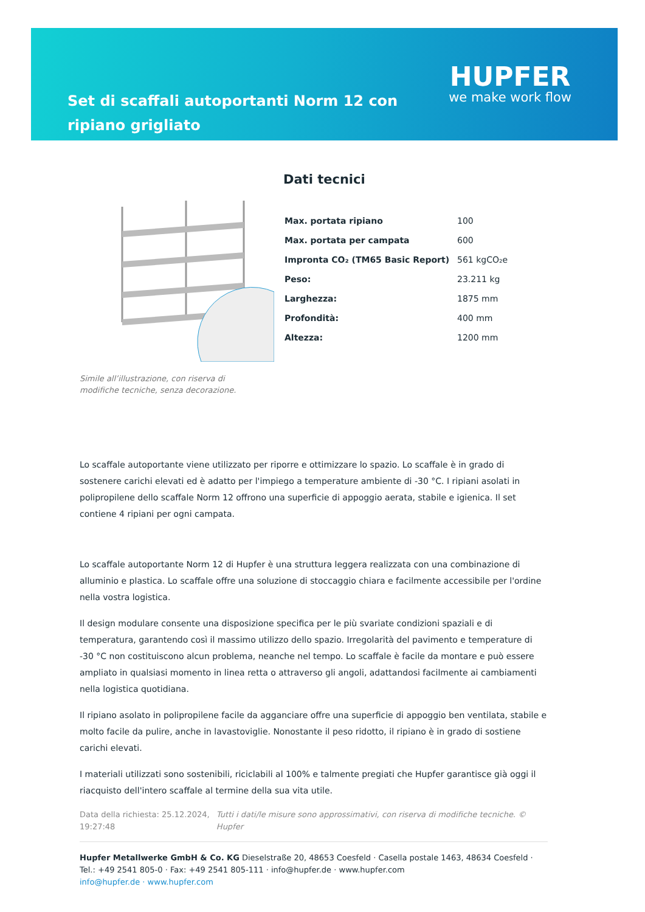Set di scaffali autoportanti Norm 12 con ripiano grigliato
HUPFER
we make work flow
Simile all’illustrazione, con riserva di modifiche tecniche, senza decorazione.
Dati tecnici
| Max. portata ripiano | 100 |
| Max. portata per campata | 600 |
| Impronta CO₂ (TM65 Basic Report) | 561 kgCO₂e |
| Peso: | 23.211 kg |
| Larghezza: | 1875 mm |
| Profondità: | 400 mm |
| Altezza: | 1200 mm |
Lo scaffale autoportante viene utilizzato per riporre e ottimizzare lo spazio. Lo scaffale è in grado di sostenere carichi elevati ed è adatto per l'impiego a temperature ambiente di -30 °C. I ripiani asolati in polipropilene dello scaffale Norm 12 offrono una superficie di appoggio aerata, stabile e igienica. Il set contiene 4 ripiani per ogni campata.
Lo scaffale autoportante Norm 12 di Hupfer è una struttura leggera realizzata con una combinazione di alluminio e plastica. Lo scaffale offre una soluzione di stoccaggio chiara e facilmente accessibile per l'ordine nella vostra logistica.
Il design modulare consente una disposizione specifica per le più svariate condizioni spaziali e di temperatura, garantendo così il massimo utilizzo dello spazio. Irregolarità del pavimento e temperature di -30 °C non costituiscono alcun problema, neanche nel tempo. Lo scaffale è facile da montare e può essere ampliato in qualsiasi momento in linea retta o attraverso gli angoli, adattandosi facilmente ai cambiamenti nella logistica quotidiana.
Il ripiano asolato in polipropilene facile da agganciare offre una superficie di appoggio ben ventilata, stabile e molto facile da pulire, anche in lavastoviglie. Nonostante il peso ridotto, il ripiano è in grado di sostiene carichi elevati.
I materiali utilizzati sono sostenibili, riciclabili al 100% e talmente pregiati che Hupfer garantisce già oggi il riacquisto dell'intero scaffale al termine della sua vita utile.
Data della richiesta: 25.12.2024, 19:27:48
Tutti i dati/le misure sono approssimativi, con riserva di modifiche tecniche. © Hupfer
Hupfer Metallwerke GmbH & Co. KG Dieselstraße 20, 48653 Coesfeld · Casella postale 1463, 48634 Coesfeld · Tel.: +49 2541 805-0 · Fax: +49 2541 805-111 · info@hupfer.de · www.hupfer.com
info@hupfer.de · www.hupfer.com